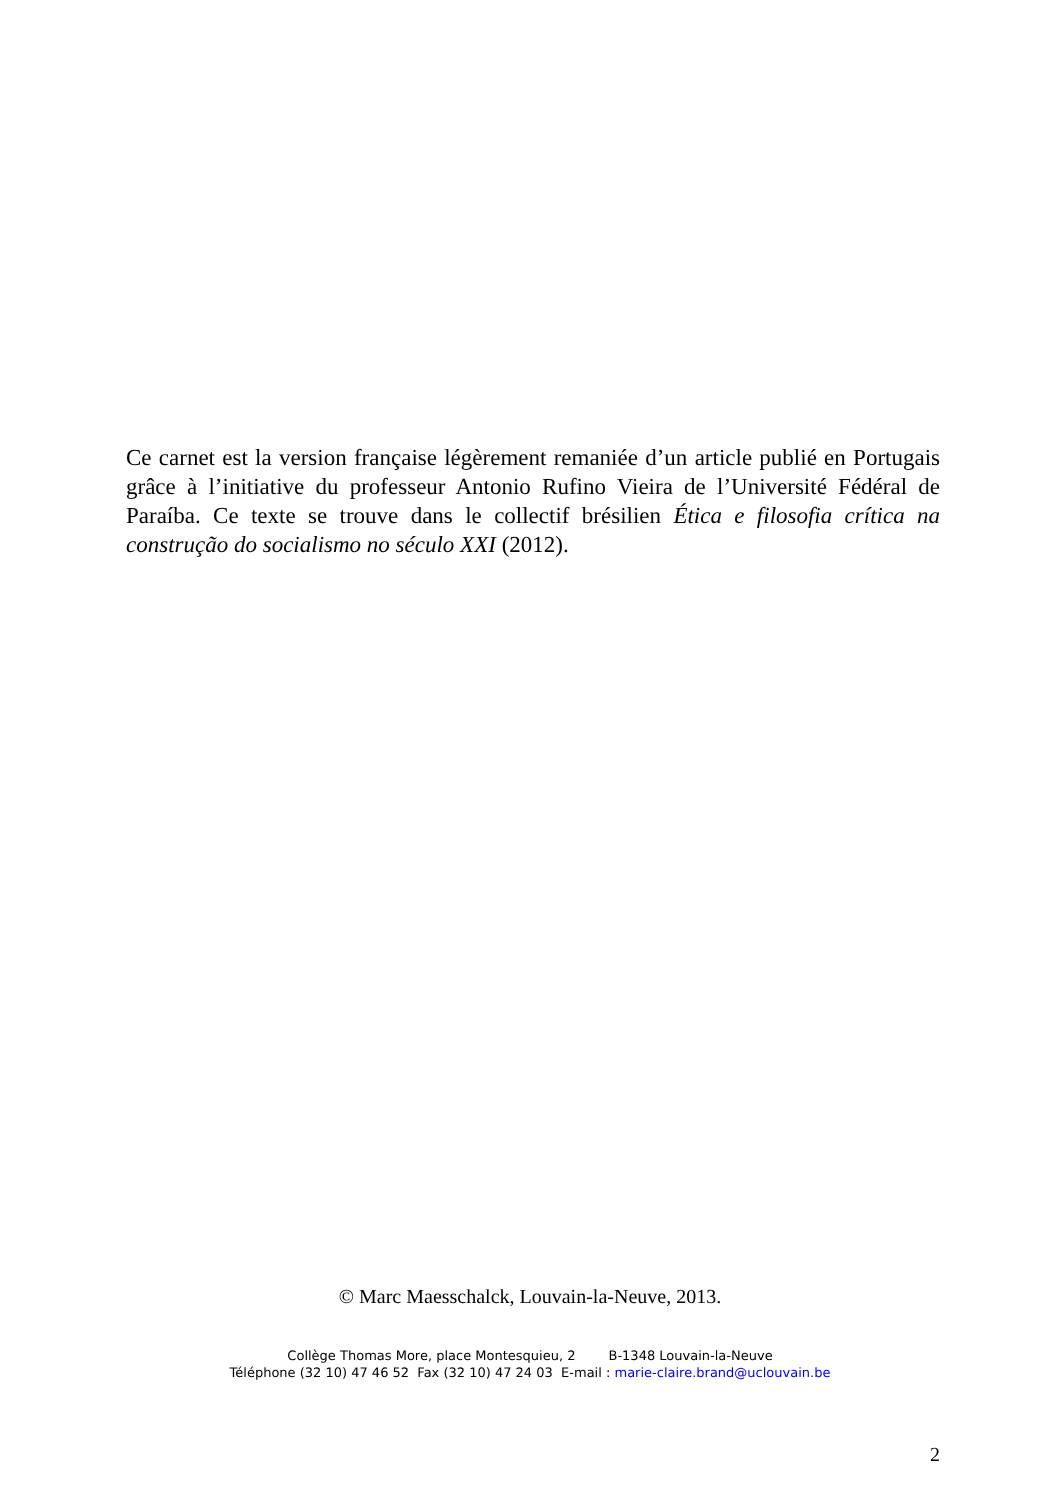Ce carnet est la version française légèrement remaniée d’un article publié en Portugais grâce à l’initiative du professeur Antonio Rufino Vieira de l’Université Fédéral de Paraíba. Ce texte se trouve dans le collectif brésilien Ética e filosofia crítica na construção do socialismo no século XXI (2012).
© Marc Maesschalck, Louvain-la-Neuve, 2013.
Collège Thomas More, place Montesquieu, 2 B-1348 Louvain-la-Neuve
Téléphone (32 10) 47 46 52 Fax (32 10) 47 24 03 E-mail : marie-claire.brand@uclouvain.be
2